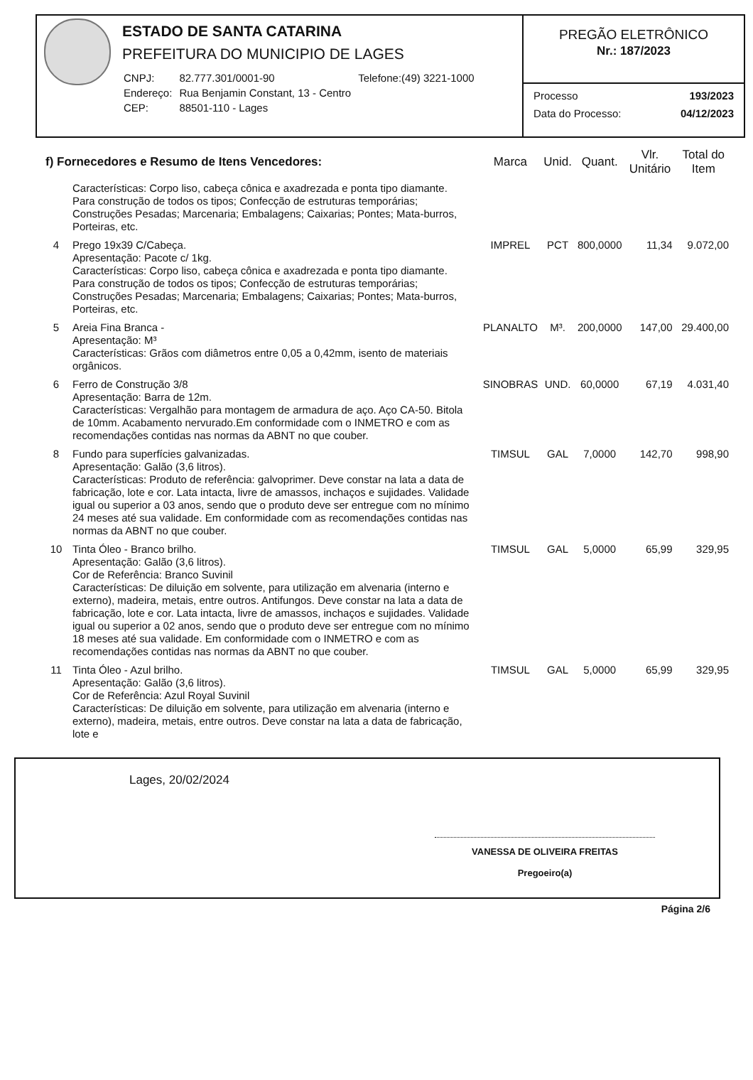ESTADO DE SANTA CATARINA
PREFEITURA DO MUNICIPIO DE LAGES
| CNPJ: | 82.777.301/0001-90 | Telefone:(49) 3221-1000 |
| Endereço: | Rua Benjamin Constant, 13 - Centro | |
| CEP: | 88501-110 - Lages | |
PREGÃO ELETRÔNICO
Nr.: 187/2023
Processo 193/2023
Data do Processo: 04/12/2023
| f) Fornecedores e Resumo de Itens Vencedores: | | Marca | Unid. | Quant. | Vlr. Unitário | Total do Item |
| --- | --- | --- | --- | --- | --- | --- |
| | Características: Corpo liso, cabeça cônica e axadrezada e ponta tipo diamante. Para construção de todos os tipos; Confecção de estruturas temporárias; Construções Pesadas; Marcenaria; Embalagens; Caixarias; Pontes; Mata-burros, Porteiras, etc. | | | | | |
| 4 | Prego 19x39 C/Cabeça. Apresentação: Pacote c/ 1kg. Características: Corpo liso, cabeça cônica e axadrezada e ponta tipo diamante. Para construção de todos os tipos; Confecção de estruturas temporárias; Construções Pesadas; Marcenaria; Embalagens; Caixarias; Pontes; Mata-burros, Porteiras, etc. | IMPREL | PCT | 800,0000 | 11,34 | 9.072,00 |
| 5 | Areia Fina Branca - Apresentação: M³ Características: Grãos com diâmetros entre 0,05 a 0,42mm, isento de materiais orgânicos. | PLANALTO | M³. | 200,0000 | 147,00 | 29.400,00 |
| 6 | Ferro de Construção 3/8 Apresentação: Barra de 12m. Características: Vergalhão para montagem de armadura de aço. Aço CA-50. Bitola de 10mm. Acabamento nervurado.Em conformidade com o INMETRO e com as recomendações contidas nas normas da ABNT no que couber. | SINOBRAS | UND. | 60,0000 | 67,19 | 4.031,40 |
| 8 | Fundo para superfícies galvanizadas. Apresentação: Galão (3,6 litros). Características: Produto de referência: galvoprimer. Deve constar na lata a data de fabricação, lote e cor. Lata intacta, livre de amassos, inchaços e sujidades. Validade igual ou superior a 03 anos, sendo que o produto deve ser entregue com no mínimo 24 meses até sua validade. Em conformidade com as recomendações contidas nas normas da ABNT no que couber. | TIMSUL | GAL | 7,0000 | 142,70 | 998,90 |
| 10 | Tinta Óleo - Branco brilho. Apresentação: Galão (3,6 litros). Cor de Referência: Branco Suvinil Características: De diluição em solvente, para utilização em alvenaria (interno e externo), madeira, metais, entre outros. Antifungos. Deve constar na lata a data de fabricação, lote e cor. Lata intacta, livre de amassos, inchaços e sujidades. Validade igual ou superior a 02 anos, sendo que o produto deve ser entregue com no mínimo 18 meses até sua validade. Em conformidade com o INMETRO e com as recomendações contidas nas normas da ABNT no que couber. | TIMSUL | GAL | 5,0000 | 65,99 | 329,95 |
| 11 | Tinta Óleo - Azul brilho. Apresentação: Galão (3,6 litros). Cor de Referência: Azul Royal Suvinil Características: De diluição em solvente, para utilização em alvenaria (interno e externo), madeira, metais, entre outros. Deve constar na lata a data de fabricação, lote e | TIMSUL | GAL | 5,0000 | 65,99 | 329,95 |
Lages, 20/02/2024
VANESSA DE OLIVEIRA FREITAS
Pregoeiro(a)
Página 2/6